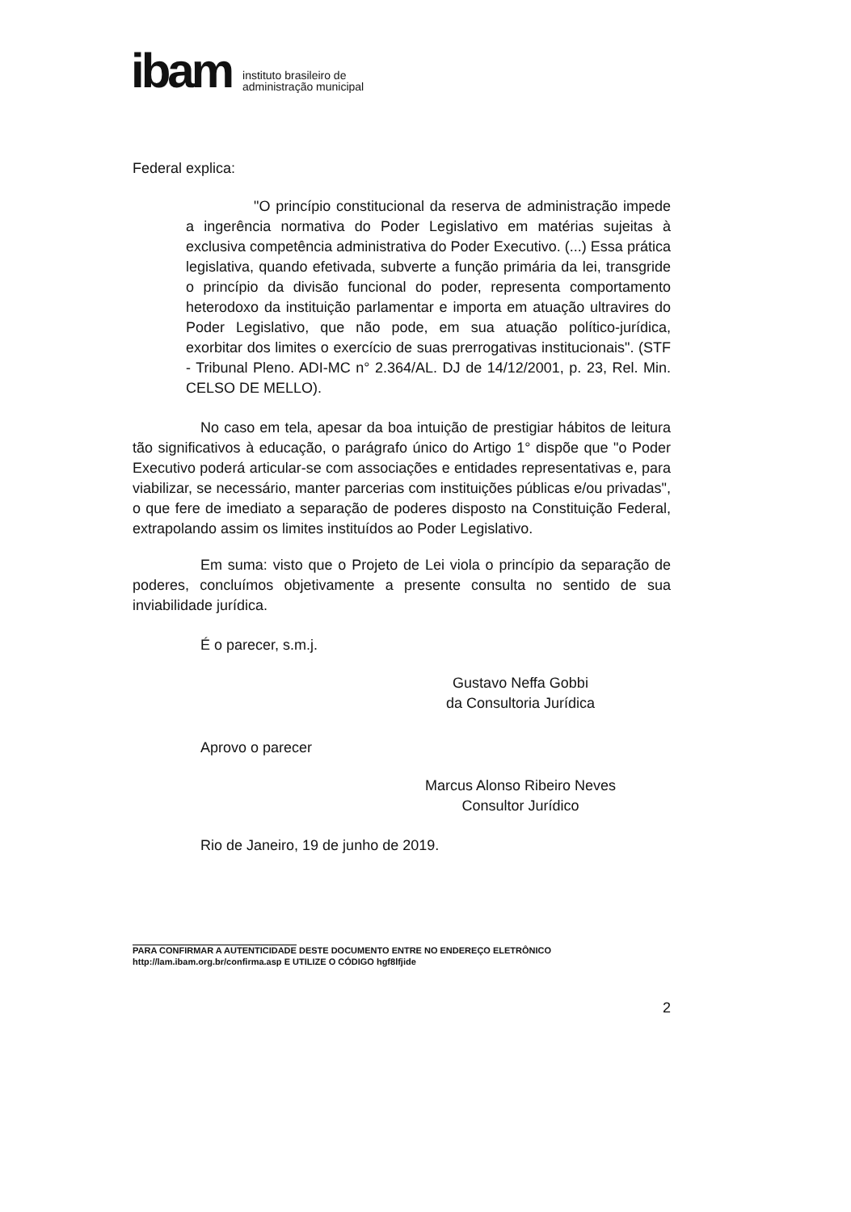ibam
instituto brasileiro de
administração municipal
Federal explica:
"O princípio constitucional da reserva de administração impede a ingerência normativa do Poder Legislativo em matérias sujeitas à exclusiva competência administrativa do Poder Executivo. (...) Essa prática legislativa, quando efetivada, subverte a função primária da lei, transgride o princípio da divisão funcional do poder, representa comportamento heterodoxo da instituição parlamentar e importa em atuação ultravires do Poder Legislativo, que não pode, em sua atuação político-jurídica, exorbitar dos limites o exercício de suas prerrogativas institucionais". (STF - Tribunal Pleno. ADI-MC n° 2.364/AL. DJ de 14/12/2001, p. 23, Rel. Min. CELSO DE MELLO).
No caso em tela, apesar da boa intuição de prestigiar hábitos de leitura tão significativos à educação, o parágrafo único do Artigo 1° dispõe que "o Poder Executivo poderá articular-se com associações e entidades representativas e, para viabilizar, se necessário, manter parcerias com instituições públicas e/ou privadas", o que fere de imediato a separação de poderes disposto na Constituição Federal, extrapolando assim os limites instituídos ao Poder Legislativo.
Em suma: visto que o Projeto de Lei viola o princípio da separação de poderes, concluímos objetivamente a presente consulta no sentido de sua inviabilidade jurídica.
É o parecer, s.m.j.
Gustavo Neffa Gobbi
da Consultoria Jurídica
Aprovo o parecer
Marcus Alonso Ribeiro Neves
Consultor Jurídico
Rio de Janeiro, 19 de junho de 2019.
PARA CONFIRMAR A AUTENTICIDADE DESTE DOCUMENTO ENTRE NO ENDEREÇO ELETRÔNICO
http://lam.ibam.org.br/confirma.asp E UTILIZE O CÓDIGO hgf8lfjide
2